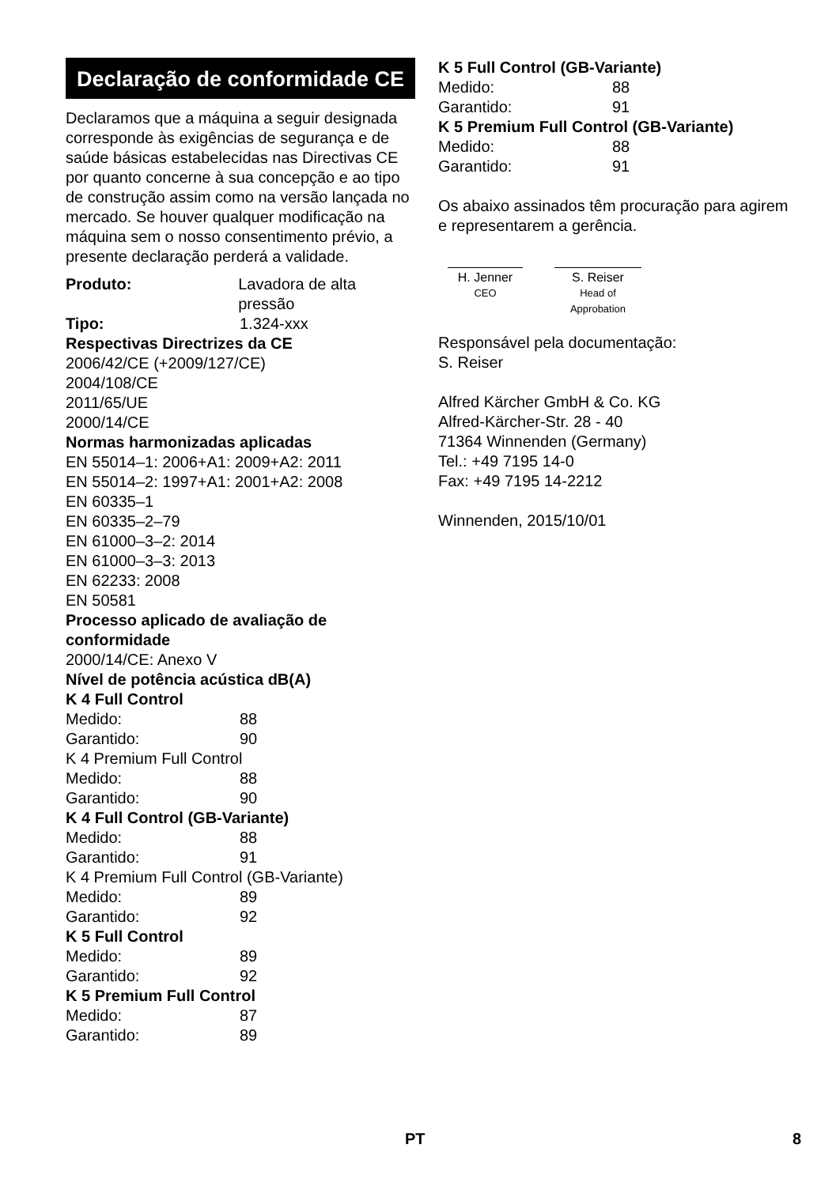Declaração de conformidade CE
Declaramos que a máquina a seguir designada corresponde às exigências de segurança e de saúde básicas estabelecidas nas Directivas CE por quanto concerne à sua concepção e ao tipo de construção assim como na versão lançada no mercado. Se houver qualquer modificação na máquina sem o nosso consentimento prévio, a presente declaração perderá a validade.
Produto: Lavadora de alta pressão
Tipo: 1.324-xxx
Respectivas Directrizes da CE
2006/42/CE (+2009/127/CE)
2004/108/CE
2011/65/UE
2000/14/CE
Normas harmonizadas aplicadas
EN 55014–1: 2006+A1: 2009+A2: 2011
EN 55014–2: 1997+A1: 2001+A2: 2008
EN 60335–1
EN 60335–2–79
EN 61000–3–2: 2014
EN 61000–3–3: 2013
EN 62233: 2008
EN 50581
Processo aplicado de avaliação de conformidade
2000/14/CE: Anexo V
Nível de potência acústica dB(A)
K 4 Full Control
Medido: 88
Garantido: 90
K 4 Premium Full Control
Medido: 88
Garantido: 90
K 4 Full Control (GB-Variante)
Medido: 88
Garantido: 91
K 4 Premium Full Control (GB-Variante)
Medido: 89
Garantido: 92
K 5 Full Control
Medido: 89
Garantido: 92
K 5 Premium Full Control
Medido: 87
Garantido: 89
K 5 Full Control (GB-Variante)
Medido: 88
Garantido: 91
K 5 Premium Full Control (GB-Variante)
Medido: 88
Garantido: 91
Os abaixo assinados têm procuração para agirem e representarem a gerência.
H. Jenner
CEO
S. Reiser
Head of Approbation
Responsável pela documentação:
S. Reiser
Alfred Kärcher GmbH & Co. KG
Alfred-Kärcher-Str. 28 - 40
71364 Winnenden (Germany)
Tel.: +49 7195 14-0
Fax: +49 7195 14-2212
Winnenden, 2015/10/01
PT 8